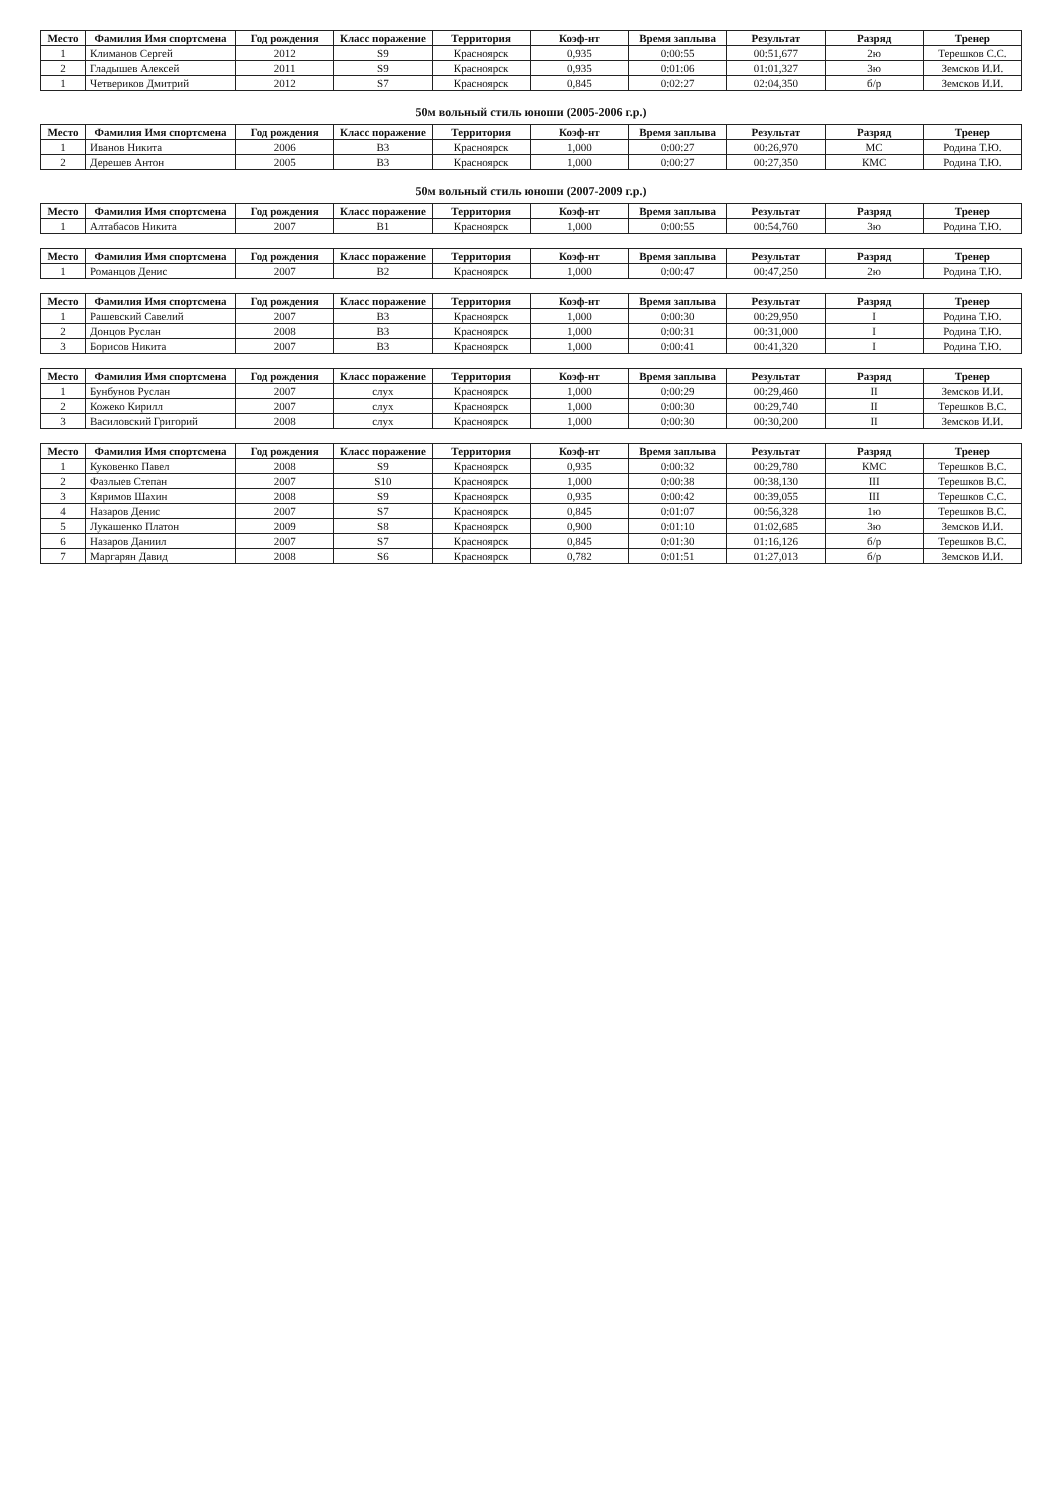| Место | Фамилия Имя спортсмена | Год рождения | Класс поражение | Территория | Коэф-нт | Время заплыва | Результат | Разряд | Тренер |
| --- | --- | --- | --- | --- | --- | --- | --- | --- | --- |
| 1 | Климанов Сергей | 2012 | S9 | Красноярск | 0,935 | 0:00:55 | 00:51,677 | 2ю | Терешков С.С. |
| 2 | Гладышев Алексей | 2011 | S9 | Красноярск | 0,935 | 0:01:06 | 01:01,327 | 3ю | Земсков И.И. |
| 1 | Четвериков Дмитрий | 2012 | S7 | Красноярск | 0,845 | 0:02:27 | 02:04,350 | б/р | Земсков И.И. |
50м вольный стиль юноши (2005-2006 г.р.)
| Место | Фамилия Имя спортсмена | Год рождения | Класс поражение | Территория | Коэф-нт | Время заплыва | Результат | Разряд | Тренер |
| --- | --- | --- | --- | --- | --- | --- | --- | --- | --- |
| 1 | Иванов Никита | 2006 | B3 | Красноярск | 1,000 | 0:00:27 | 00:26,970 | МС | Родина Т.Ю. |
| 2 | Дерешев Антон | 2005 | B3 | Красноярск | 1,000 | 0:00:27 | 00:27,350 | КМС | Родина Т.Ю. |
50м вольный стиль юноши (2007-2009 г.р.)
| Место | Фамилия Имя спортсмена | Год рождения | Класс поражение | Территория | Коэф-нт | Время заплыва | Результат | Разряд | Тренер |
| --- | --- | --- | --- | --- | --- | --- | --- | --- | --- |
| 1 | Алтабасов Никита | 2007 | B1 | Красноярск | 1,000 | 0:00:55 | 00:54,760 | 3ю | Родина Т.Ю. |
| Место | Фамилия Имя спортсмена | Год рождения | Класс поражение | Территория | Коэф-нт | Время заплыва | Результат | Разряд | Тренер |
| --- | --- | --- | --- | --- | --- | --- | --- | --- | --- |
| 1 | Романцов Денис | 2007 | B2 | Красноярск | 1,000 | 0:00:47 | 00:47,250 | 2ю | Родина Т.Ю. |
| Место | Фамилия Имя спортсмена | Год рождения | Класс поражение | Территория | Коэф-нт | Время заплыва | Результат | Разряд | Тренер |
| --- | --- | --- | --- | --- | --- | --- | --- | --- | --- |
| 1 | Рашевский Савелий | 2007 | B3 | Красноярск | 1,000 | 0:00:30 | 00:29,950 | I | Родина Т.Ю. |
| 2 | Донцов Руслан | 2008 | B3 | Красноярск | 1,000 | 0:00:31 | 00:31,000 | I | Родина Т.Ю. |
| 3 | Борисов Никита | 2007 | B3 | Красноярск | 1,000 | 0:00:41 | 00:41,320 | I | Родина Т.Ю. |
| Место | Фамилия Имя спортсмена | Год рождения | Класс поражение | Территория | Коэф-нт | Время заплыва | Результат | Разряд | Тренер |
| --- | --- | --- | --- | --- | --- | --- | --- | --- | --- |
| 1 | Бунбунов Руслан | 2007 | слух | Красноярск | 1,000 | 0:00:29 | 00:29,460 | II | Земсков И.И. |
| 2 | Кожеко Кирилл | 2007 | слух | Красноярск | 1,000 | 0:00:30 | 00:29,740 | II | Терешков В.С. |
| 3 | Василовский Григорий | 2008 | слух | Красноярск | 1,000 | 0:00:30 | 00:30,200 | II | Земсков И.И. |
| Место | Фамилия Имя спортсмена | Год рождения | Класс поражение | Территория | Коэф-нт | Время заплыва | Результат | Разряд | Тренер |
| --- | --- | --- | --- | --- | --- | --- | --- | --- | --- |
| 1 | Куковенко Павел | 2008 | S9 | Красноярск | 0,935 | 0:00:32 | 00:29,780 | КМС | Терешков В.С. |
| 2 | Фазлыев Степан | 2007 | S10 | Красноярск | 1,000 | 0:00:38 | 00:38,130 | III | Терешков В.С. |
| 3 | Кяримов Шахин | 2008 | S9 | Красноярск | 0,935 | 0:00:42 | 00:39,055 | III | Терешков С.С. |
| 4 | Назаров Денис | 2007 | S7 | Красноярск | 0,845 | 0:01:07 | 00:56,328 | 1ю | Терешков В.С. |
| 5 | Лукашенко Платон | 2009 | S8 | Красноярск | 0,900 | 0:01:10 | 01:02,685 | 3ю | Земсков И.И. |
| 6 | Назаров Даниил | 2007 | S7 | Красноярск | 0,845 | 0:01:30 | 01:16,126 | б/р | Терешков В.С. |
| 7 | Маргарян Давид | 2008 | S6 | Красноярск | 0,782 | 0:01:51 | 01:27,013 | б/р | Земсков И.И. |